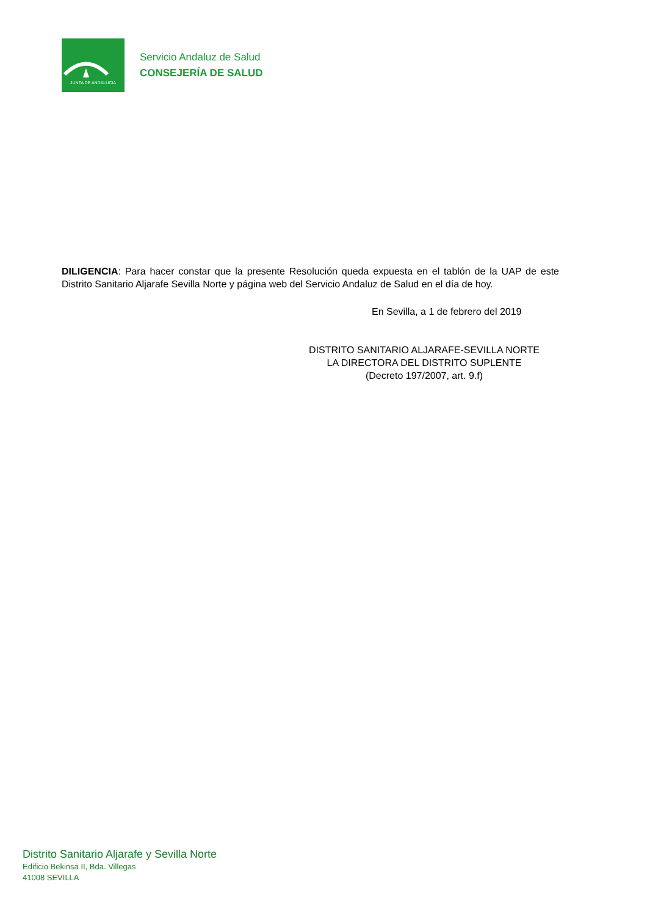JUNTA DE ANDALUCIA
Servicio Andaluz de Salud
CONSEJERÍA DE SALUD
DILIGENCIA: Para hacer constar que la presente Resolución queda expuesta en el tablón de la UAP de este Distrito Sanitario Aljarafe Sevilla Norte y página web del Servicio Andaluz de Salud en el día de hoy.
En Sevilla, a 1 de febrero del 2019
DISTRITO SANITARIO ALJARAFE-SEVILLA NORTE
LA DIRECTORA DEL DISTRITO SUPLENTE
(Decreto 197/2007, art. 9.f)
Distrito Sanitario Aljarafe y Sevilla Norte
Edificio Bekinsa II, Bda. Villegas
41008 SEVILLA